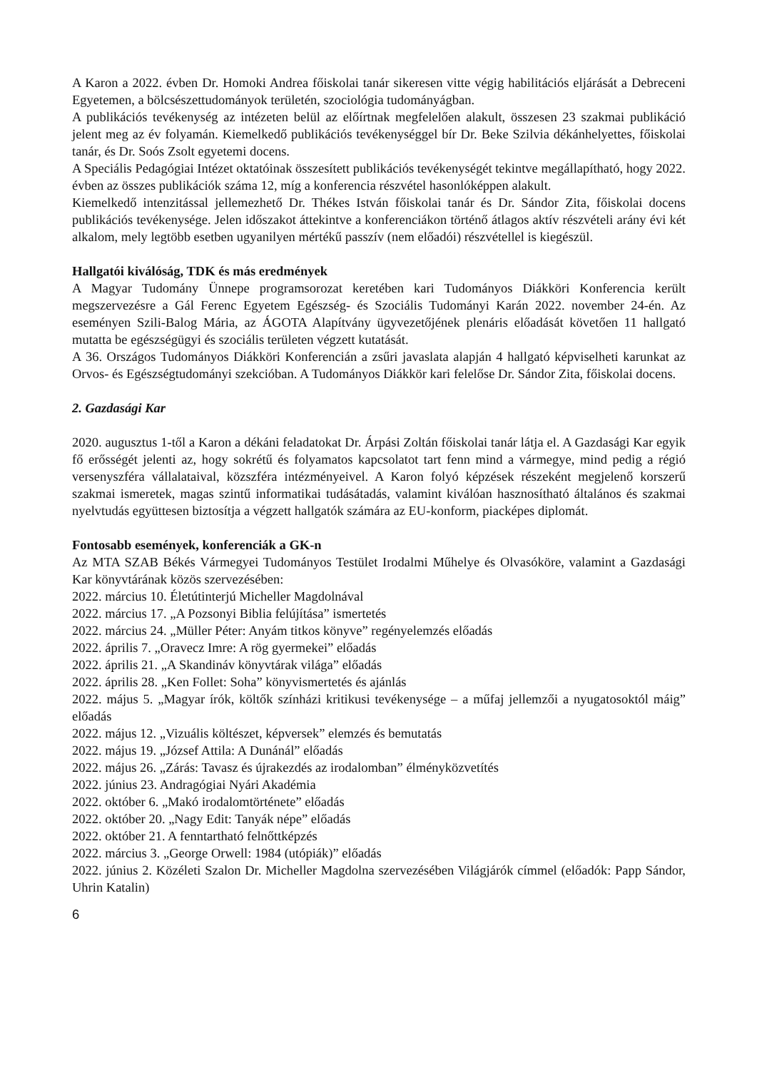A Karon a 2022. évben Dr. Homoki Andrea főiskolai tanár sikeresen vitte végig habilitációs eljárását a Debreceni Egyetemen, a bölcsészettudományok területén, szociológia tudományágban.
A publikációs tevékenység az intézeten belül az előírtnak megfelelően alakult, összesen 23 szakmai publikáció jelent meg az év folyamán. Kiemelkedő publikációs tevékenységgel bír Dr. Beke Szilvia dékánhelyettes, főiskolai tanár, és Dr. Soós Zsolt egyetemi docens.
A Speciális Pedagógiai Intézet oktatóinak összesített publikációs tevékenységét tekintve megállapítható, hogy 2022. évben az összes publikációk száma 12, míg a konferencia részvétel hasonlóképpen alakult.
Kiemelkedő intenzitással jellemezhető Dr. Thékes István főiskolai tanár és Dr. Sándor Zita, főiskolai docens publikációs tevékenysége. Jelen időszakot áttekintve a konferenciákon történő átlagos aktív részvételi arány évi két alkalom, mely legtöbb esetben ugyanilyen mértékű passzív (nem előadói) részvétellel is kiegészül.
Hallgatói kiválóság, TDK és más eredmények
A Magyar Tudomány Ünnepe programsorozat keretében kari Tudományos Diákköri Konferencia került megszervezésre a Gál Ferenc Egyetem Egészség- és Szociális Tudományi Karán 2022. november 24-én. Az eseményen Szili-Balog Mária, az ÁGOTA Alapítvány ügyvezetőjének plenáris előadását követően 11 hallgató mutatta be egészségügyi és szociális területen végzett kutatását.
A 36. Országos Tudományos Diákköri Konferencián a zsűri javaslata alapján 4 hallgató képviselheti karunkat az Orvos- és Egészségtudományi szekcióban. A Tudományos Diákkör kari felelőse Dr. Sándor Zita, főiskolai docens.
2. Gazdasági Kar
2020. augusztus 1-től a Karon a dékáni feladatokat Dr. Árpási Zoltán főiskolai tanár látja el. A Gazdasági Kar egyik fő erősségét jelenti az, hogy sokrétű és folyamatos kapcsolatot tart fenn mind a vármegye, mind pedig a régió versenyszféra vállalataival, közszféra intézményeivel. A Karon folyó képzések részeként megjelenő korszerű szakmai ismeretek, magas szintű informatikai tudásátadás, valamint kiválóan hasznosítható általános és szakmai nyelvtudás együttesen biztosítja a végzett hallgatók számára az EU-konform, piacképes diplomát.
Fontosabb események, konferenciák a GK-n
Az MTA SZAB Békés Vármegyei Tudományos Testület Irodalmi Műhelye és Olvasóköre, valamint a Gazdasági Kar könyvtárának közös szervezésében:
2022. március 10. Életútinterjú Micheller Magdolnával
2022. március 17. „A Pozsonyi Biblia felújítása” ismertetés
2022. március 24. „Müller Péter: Anyám titkos könyve” regényelemzés előadás
2022. április 7. „Oravecz Imre: A rög gyermekei” előadás
2022. április 21. „A Skandináv könyvtárak világa” előadás
2022. április 28. „Ken Follet: Soha” könyvismertetés és ajánlás
2022. május 5. „Magyar írók, költők színházi kritikusi tevékenysége – a műfaj jellemzői a nyugatosoktól máig” előadás
2022. május 12. „Vizuális költészet, képversek” elemzés és bemutatás
2022. május 19. „József Attila: A Dunánál” előadás
2022. május 26. „Zárás: Tavasz és újrakezdés az irodalomban” élményközvetítés
2022. június 23. Andragógiai Nyári Akadémia
2022. október 6. „Makó irodalomtörténete” előadás
2022. október 20. „Nagy Edit: Tanyák népe” előadás
2022. október 21. A fenntartható felnőttképzés
2022. március 3. „George Orwell: 1984 (utópiák)” előadás
2022. június 2. Közéleti Szalon Dr. Micheller Magdolna szervezésében Világjárók címmel (előadók: Papp Sándor, Uhrin Katalin)
6